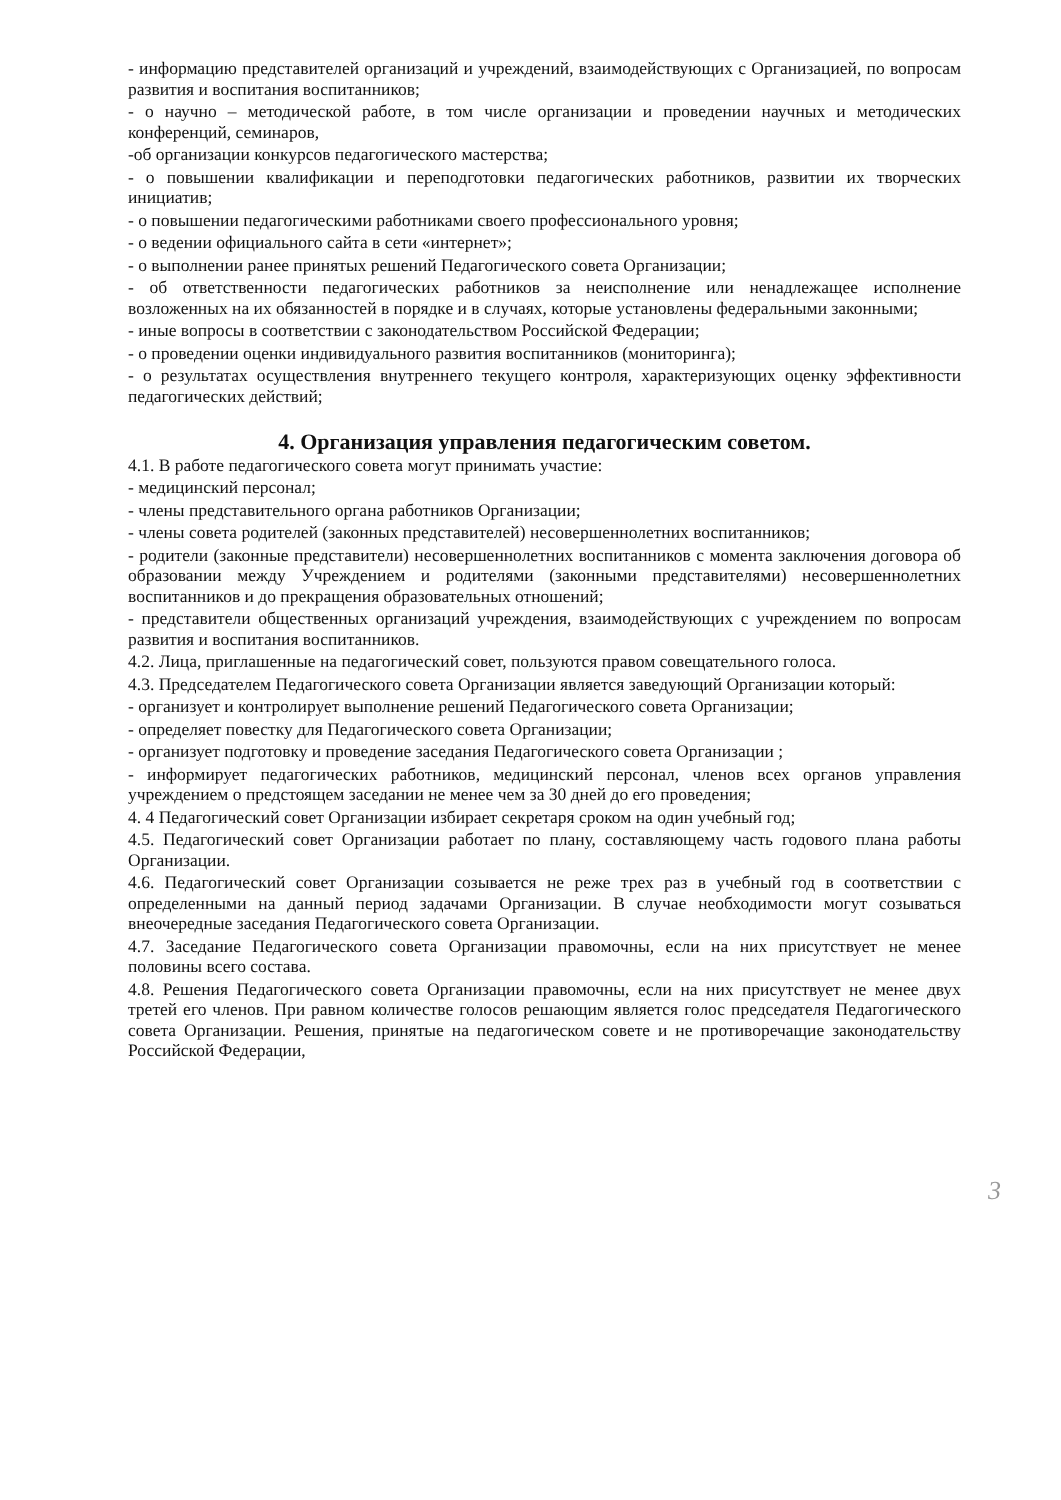- информацию представителей организаций и учреждений, взаимодействующих с Организацией, по вопросам развития и воспитания воспитанников;
- о научно – методической работе, в том числе организации и проведении научных и методических конференций, семинаров,
-об организации конкурсов педагогического мастерства;
- о повышении квалификации и переподготовки педагогических работников, развитии их творческих инициатив;
- о повышении педагогическими работниками своего профессионального уровня;
- о ведении официального сайта в сети «интернет»;
- о выполнении ранее принятых решений Педагогического совета Организации;
- об ответственности педагогических работников за неисполнение или ненадлежащее исполнение возложенных на их обязанностей в порядке и в случаях, которые установлены федеральными законными;
- иные вопросы в соответствии с законодательством Российской Федерации;
- о проведении оценки индивидуального развития воспитанников (мониторинга);
- о результатах осуществления внутреннего текущего контроля, характеризующих оценку эффективности педагогических действий;
4. Организация управления педагогическим советом.
4.1. В работе педагогического совета могут принимать участие:
- медицинский персонал;
- члены представительного органа работников Организации;
- члены совета родителей (законных представителей) несовершеннолетних воспитанников;
- родители (законные представители) несовершеннолетних воспитанников с момента заключения договора об образовании между Учреждением и родителями (законными представителями) несовершеннолетних воспитанников и до прекращения образовательных отношений;
- представители общественных организаций учреждения, взаимодействующих с учреждением по вопросам развития и воспитания воспитанников.
4.2. Лица, приглашенные на педагогический совет, пользуются правом совещательного голоса.
4.3. Председателем Педагогического совета Организации является заведующий Организации который:
- организует и контролирует выполнение решений Педагогического совета Организации;
- определяет повестку для Педагогического совета Организации;
- организует подготовку и проведение заседания Педагогического совета Организации ;
- информирует педагогических работников, медицинский персонал, членов всех органов управления учреждением о предстоящем заседании не менее чем за 30 дней до его проведения;
4. 4 Педагогический совет Организации избирает секретаря сроком на один учебный год;
4.5. Педагогический совет Организации работает по плану, составляющему часть годового плана работы Организации.
4.6. Педагогический совет Организации созывается не реже трех раз в учебный год в соответствии с определенными на данный период задачами Организации. В случае необходимости могут созываться внеочередные заседания Педагогического совета Организации.
4.7. Заседание Педагогического совета Организации правомочны, если на них присутствует не менее половины всего состава.
4.8. Решения Педагогического совета Организации правомочны, если на них присутствует не менее двух третей его членов. При равном количестве голосов решающим является голос председателя Педагогического совета Организации. Решения, принятые на педагогическом совете и не противоречащие законодательству Российской Федерации,
3